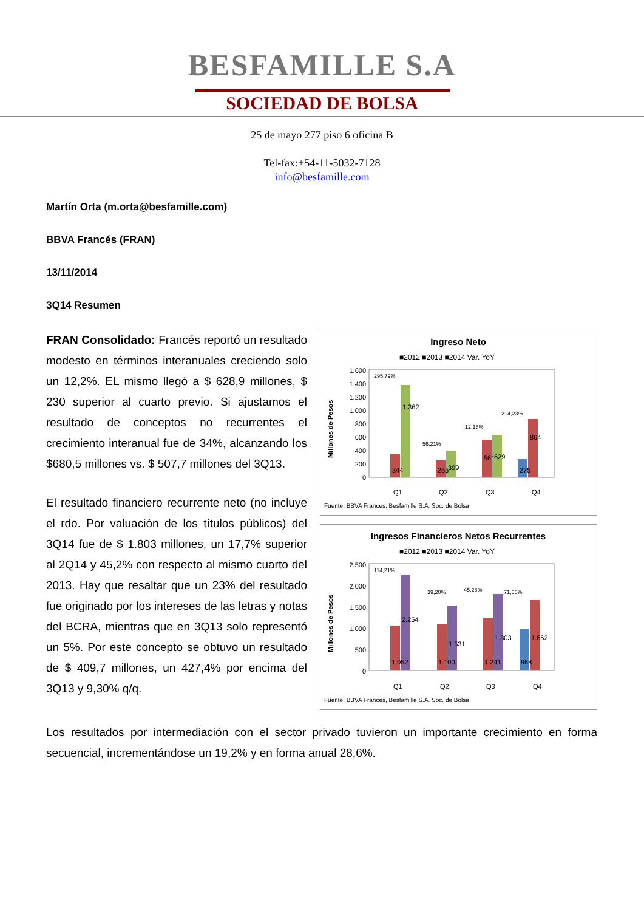BESFAMILLE S.A
SOCIEDAD DE BOLSA
25 de mayo 277 piso 6 oficina B
Tel-fax:+54-11-5032-7128
info@besfamille.com
Martín Orta (m.orta@besfamille.com)
BBVA Francés (FRAN)
13/11/2014
3Q14 Resumen
FRAN Consolidado: Francés reportó un resultado modesto en términos interanuales creciendo solo un 12,2%. EL mismo llegó a $ 628,9 millones, $ 230 superior al cuarto previo. Si ajustamos el resultado de conceptos no recurrentes el crecimiento interanual fue de 34%, alcanzando los $680,5 millones vs. $ 507,7 millones del 3Q13.
El resultado financiero recurrente neto (no incluye el rdo. Por valuación de los títulos públicos) del 3Q14 fue de $ 1.803 millones, un 17,7% superior al 2Q14 y 45,2% con respecto al mismo cuarto del 2013. Hay que resaltar que un 23% del resultado fue originado por los intereses de las letras y notas del BCRA, mientras que en 3Q13 solo representó un 5%. Por este concepto se obtuvo un resultado de $ 409,7 millones, un 427,4% por encima del 3Q13 y 9,30% q/q.
Ingreso Neto
■2012 ■2013 ■2014 Var. YoY
Millones de Pesos
1.600
1.400
1.200
1.000
800
600
400
200
0
344
1.362
255
399
561
629
275
864
295,79%
56,21%
12,18%
214,23%
Q1
Q2
Q3
Q4
Fuente: BBVA Frances, Besfamille S.A. Soc. de Bolsa
Ingresos Financieros Netos Recurrentes
■2012 ■2013 ■2014 Var. YoY
Millones de Pesos
2.500
2.000
1.500
1.000
500
0
114,21%
39,20%
45,28%
71,66%
1.052
2.254
1.100
1.531
1.241
1.803
968
1.662
Q1
Q2
Q3
Q4
Fuente: BBVA Frances, Besfamille S.A. Soc. de Bolsa
Los resultados por intermediación con el sector privado tuvieron un importante crecimiento en forma secuencial, incrementándose un 19,2% y en forma anual 28,6%.